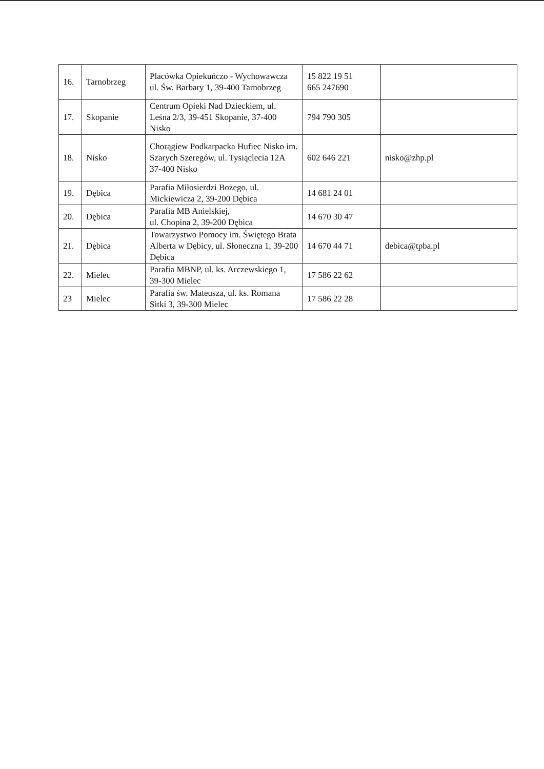| 16. | Tarnobrzeg | Placówka Opiekuńczo - Wychowawcza ul. Św. Barbary 1, 39-400 Tarnobrzeg | 15 822 19 51 665 247690 | |
| 17. | Skopanie | Centrum Opieki Nad Dzieckiem, ul. Leśna 2/3, 39-451 Skopanie, 37-400 Nisko | 794 790 305 | |
| 18. | Nisko | Chorągiew Podkarpacka Hufiec Nisko im. Szarych Szeregów, ul. Tysiąclecia 12A 37-400 Nisko | 602 646 221 | nisko@zhp.pl |
| 19. | Dębica | Parafia Miłosierdzi Bożego, ul. Mickiewicza 2, 39-200 Dębica | 14 681 24 01 | |
| 20. | Dębica | Parafia MB Anielskiej, ul. Chopina 2, 39-200 Dębica | 14 670 30 47 | |
| 21. | Dębica | Towarzystwo Pomocy im. Świętego Brata Alberta w Dębicy, ul. Słoneczna 1, 39-200 Dębica | 14 670 44 71 | debica@tpba.pl |
| 22. | Mielec | Parafia MBNP, ul. ks. Arczewskiego 1, 39-300 Mielec | 17 586 22 62 | |
| 23 | Mielec | Parafia św. Mateusza, ul. ks. Romana Sitki 3, 39-300 Mielec | 17 586 22 28 | |